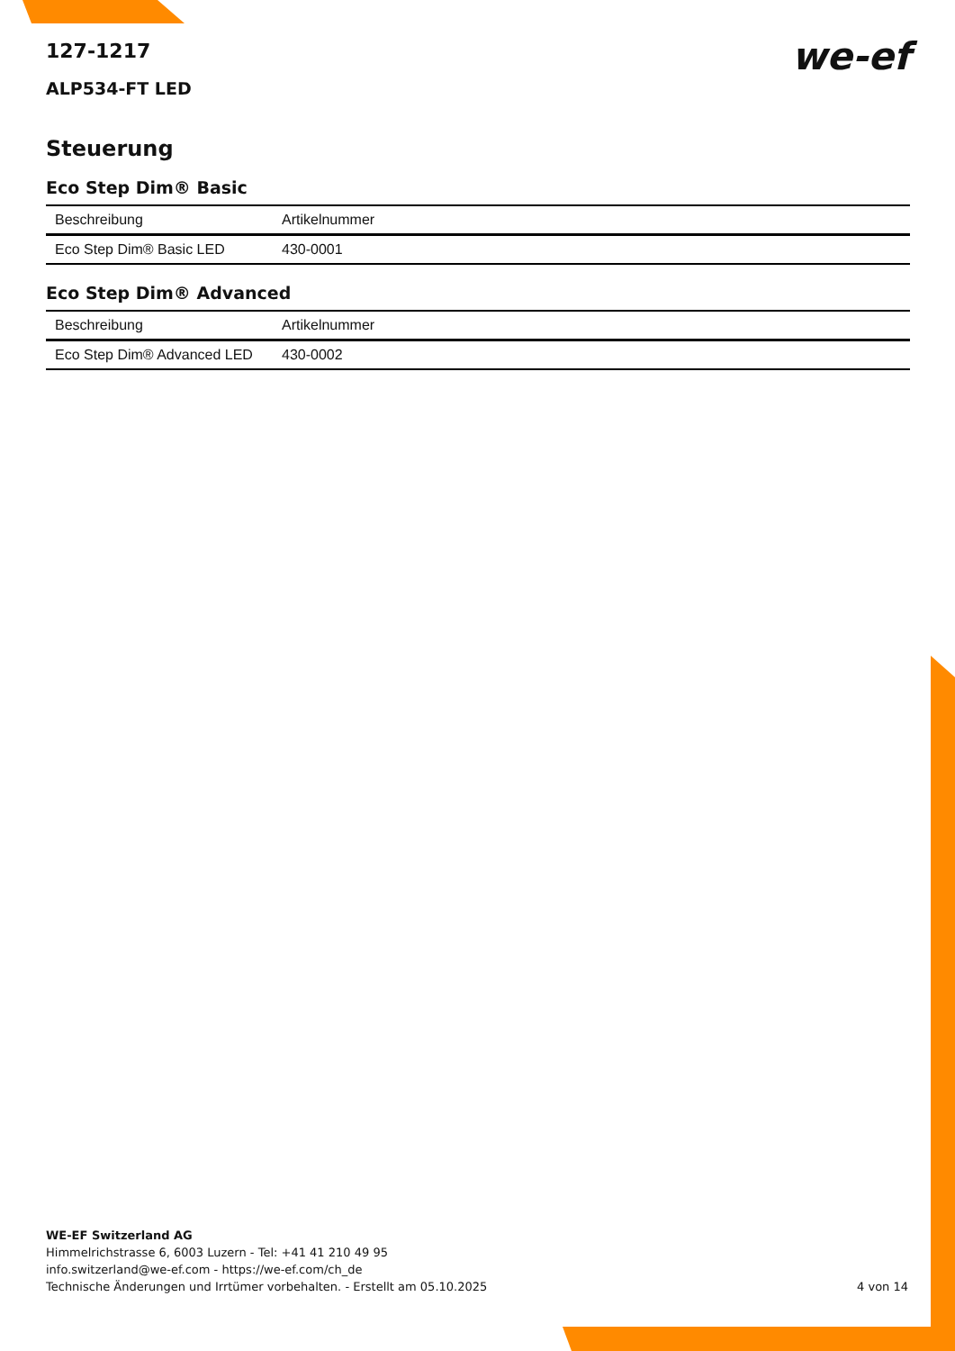we-ef
127-1217
ALP534-FT LED
Steuerung
Eco Step Dim® Basic
| Beschreibung | Artikelnummer |
| --- | --- |
| Eco Step Dim® Basic LED | 430-0001 |
Eco Step Dim® Advanced
| Beschreibung | Artikelnummer |
| --- | --- |
| Eco Step Dim® Advanced LED | 430-0002 |
WE-EF Switzerland AG
Himmelrichstrasse 6, 6003 Luzern - Tel: +41 41 210 49 95
info.switzerland@we-ef.com - https://we-ef.com/ch_de
4 von 14 Technische Änderungen und Irrtümer vorbehalten. - Erstellt am 05.10.2025